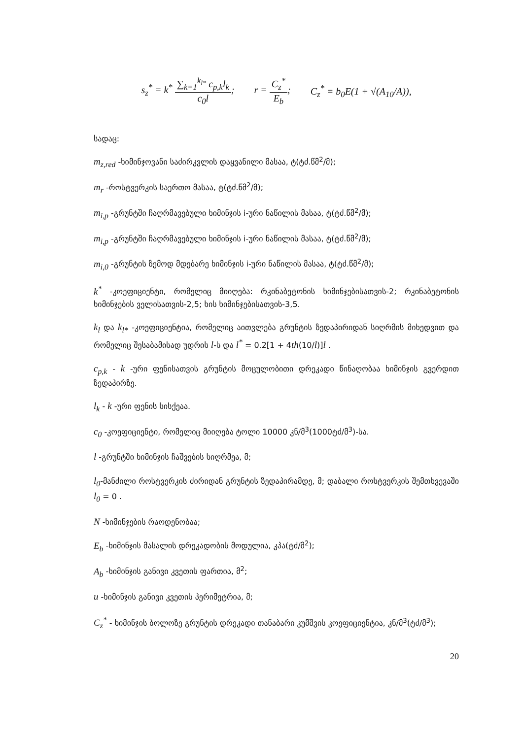s<sub>z</sub><sup>*</sup> = k<sup>*</sup> ∑<sub>k=1</sub><sup>k<sub>l*</sub></sup> c<sub>p,k</sub>l<sub>k</sub> c<sub>0</sub>l; r = C<sub>z</sub><sup>*</sup> E<sub>b</sub>; C<sub>z</sub><sup>*</sup> = b<sub>0</sub>E(1 + √(A<sub>10</sub>/A)),
სადაც:
m<sub>z,red</sub> -ხიმინჯოვანი საძირკვლის დაყვანილი მასაა, ტ(ტძ.წმ<sup>2</sup>/მ);
m<sub>r</sub> -როსტვერკის საერთო მასაა, ტ(ტძ.წმ<sup>2</sup>/მ);
m<sub>i,p</sub> -გრუნტში ჩაღრმავებული ხიმინჯის i-ური ნაწილის მასაა, ტ(ტძ.წმ<sup>2</sup>/მ);
m<sub>i,p</sub> -გრუნტში ჩაღრმავებული ხიმინჯის i-ური ნაწილის მასაა, ტ(ტძ.წმ<sup>2</sup>/მ);
m<sub>i,0</sub> -გრუნტის ზემოდ მდებარე ხიმინჯის i-ური ნაწილის მასაა, ტ(ტძ.წმ<sup>2</sup>/მ);
k<sup>*</sup> -კოეფიციენტი, რომელიც მიიღება: რკინაბეტონის ხიმინჯებისათვის-2; რკინაბეტონის ხიმინჯების ველისათვის-2,5; ხის ხიმინჯებისათვის-3,5.
k<sub>l</sub> და k<sub>l*</sub> -კოეფიციენტია, რომელიც აითვლება გრუნტის ზედაპირიდან სიღრმის მიხედვით და რომელიც შესაბამისად უდრის l-ს და l<sup>*</sup> = 0.2[1 + 4th(10/l)]l .
c<sub>p,k</sub> - k -ური ფენისათვის გრუნტის მოცულობითი დრეკადი წინაღობაა ხიმინჯის გვერდით ზედაპირზე.
l<sub>k</sub> - k -ური ფენის სისქეაა.
c<sub>0</sub> -კოეფიციენტი, რომელიც მიიღება ტოლი 10000 კნ/მ<sup>3</sup>(1000ტძ/მ<sup>3</sup>)-სა.
l -გრუნტში ხიმინჯის ჩაშვების სიღრმეა, მ;
l<sub>0</sub>-მანძილი როსტვერკის ძირიდან გრუნტის ზედაპირამდე, მ; დაბალი როსტვერკის შემთხვევაში l<sub>0</sub> = 0 .
N -ხიმინჯების რაოდენობაა;
E<sub>b</sub> -ხიმინჯის მასალის დრეკადობის მოდულია, კპა(ტძ/მ<sup>2</sup>);
A<sub>b</sub> -ხიმინჯის განივი კვეთის ფართია, მ<sup>2</sup>;
u -ხიმინჯის განივი კვეთის პერიმეტრია, მ;
C<sub>z</sub><sup>*</sup> - ხიმინჯის ბოლოზე გრუნტის დრეკადი თანაბარი კუმშვის კოეფიციენტია, კნ/მ<sup>3</sup>(ტძ/მ<sup>3</sup>);
20